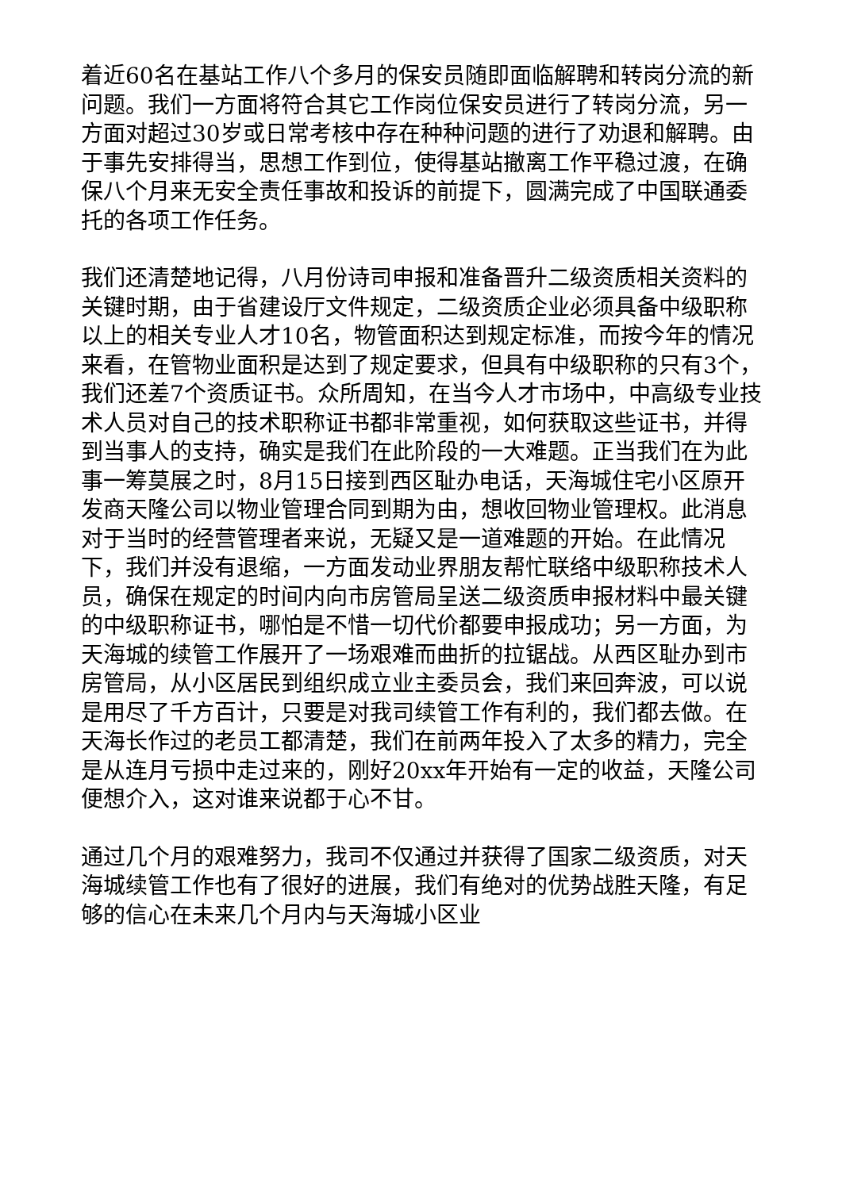着近60名在基站工作八个多月的保安员随即面临解聘和转岗分流的新问题。我们一方面将符合其它工作岗位保安员进行了转岗分流，另一方面对超过30岁或日常考核中存在种种问题的进行了劝退和解聘。由于事先安排得当，思想工作到位，使得基站撤离工作平稳过渡，在确保八个月来无安全责任事故和投诉的前提下，圆满完成了中国联通委托的各项工作任务。
我们还清楚地记得，八月份诗司申报和准备晋升二级资质相关资料的关键时期，由于省建设厅文件规定，二级资质企业必须具备中级职称以上的相关专业人才10名，物管面积达到规定标准，而按今年的情况来看，在管物业面积是达到了规定要求，但具有中级职称的只有3个，我们还差7个资质证书。众所周知，在当今人才市场中，中高级专业技术人员对自己的技术职称证书都非常重视，如何获取这些证书，并得到当事人的支持，确实是我们在此阶段的一大难题。正当我们在为此事一筹莫展之时，8月15日接到西区耻办电话，天海城住宅小区原开发商天隆公司以物业管理合同到期为由，想收回物业管理权。此消息对于当时的经营管理者来说，无疑又是一道难题的开始。在此情况下，我们并没有退缩，一方面发动业界朋友帮忙联络中级职称技术人员，确保在规定的时间内向市房管局呈送二级资质申报材料中最关键的中级职称证书，哪怕是不惜一切代价都要申报成功；另一方面，为天海城的续管工作展开了一场艰难而曲折的拉锯战。从西区耻办到市房管局，从小区居民到组织成立业主委员会，我们来回奔波，可以说是用尽了千方百计，只要是对我司续管工作有利的，我们都去做。在天海长作过的老员工都清楚，我们在前两年投入了太多的精力，完全是从连月亏损中走过来的，刚好20xx年开始有一定的收益，天隆公司便想介入，这对谁来说都于心不甘。
通过几个月的艰难努力，我司不仅通过并获得了国家二级资质，对天海城续管工作也有了很好的进展，我们有绝对的优势战胜天隆，有足够的信心在未来几个月内与天海城小区业